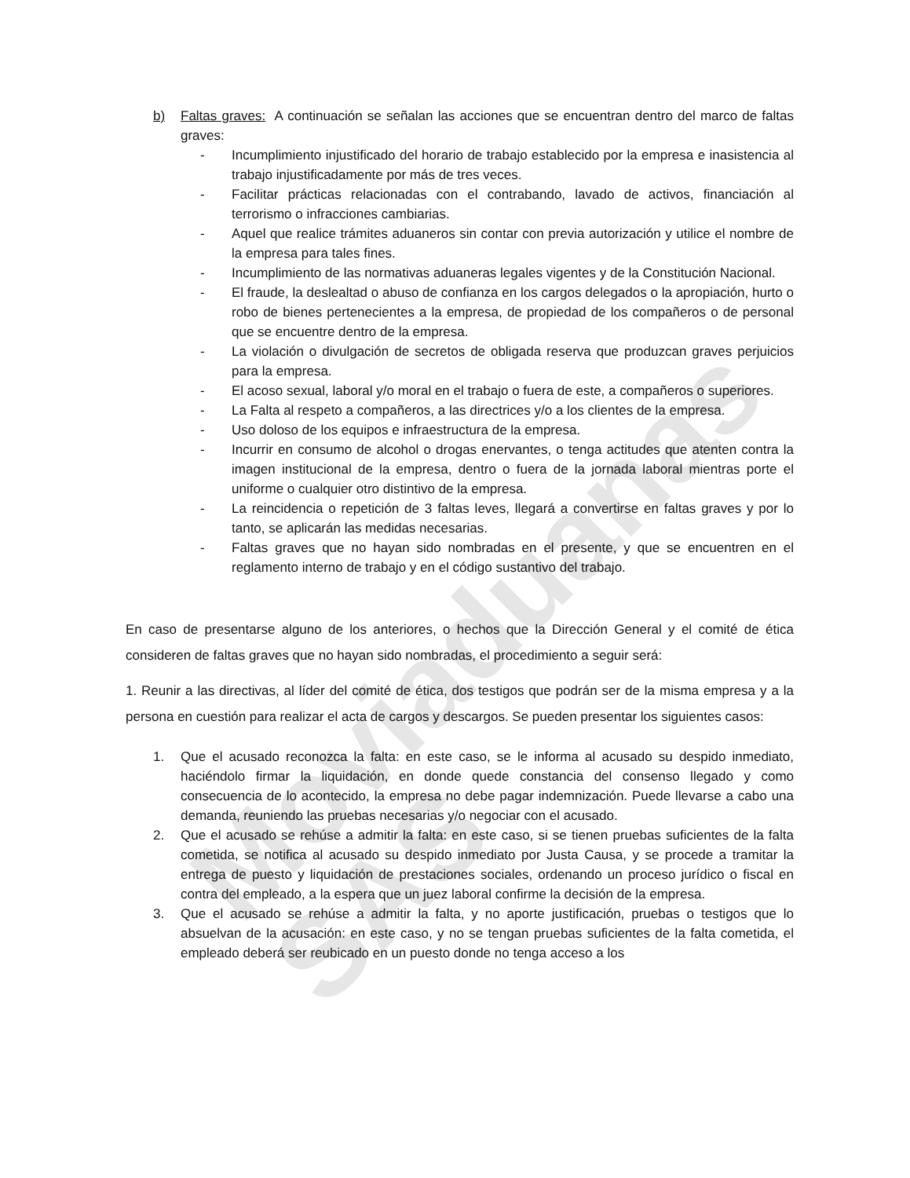Moviaduanas SAS
b) Faltas graves: A continuación se señalan las acciones que se encuentran dentro del marco de faltas graves:
- Incumplimiento injustificado del horario de trabajo establecido por la empresa e inasistencia al trabajo injustificadamente por más de tres veces.
- Facilitar prácticas relacionadas con el contrabando, lavado de activos, financiación al terrorismo o infracciones cambiarias.
- Aquel que realice trámites aduaneros sin contar con previa autorización y utilice el nombre de la empresa para tales fines.
- Incumplimiento de las normativas aduaneras legales vigentes y de la Constitución Nacional.
- El fraude, la deslealtad o abuso de confianza en los cargos delegados o la apropiación, hurto o robo de bienes pertenecientes a la empresa, de propiedad de los compañeros o de personal que se encuentre dentro de la empresa.
- La violación o divulgación de secretos de obligada reserva que produzcan graves perjuicios para la empresa.
- El acoso sexual, laboral y/o moral en el trabajo o fuera de este, a compañeros o superiores.
- La Falta al respeto a compañeros, a las directrices y/o a los clientes de la empresa.
- Uso doloso de los equipos e infraestructura de la empresa.
- Incurrir en consumo de alcohol o drogas enervantes, o tenga actitudes que atenten contra la imagen institucional de la empresa, dentro o fuera de la jornada laboral mientras porte el uniforme o cualquier otro distintivo de la empresa.
- La reincidencia o repetición de 3 faltas leves, llegará a convertirse en faltas graves y por lo tanto, se aplicarán las medidas necesarias.
- Faltas graves que no hayan sido nombradas en el presente, y que se encuentren en el reglamento interno de trabajo y en el código sustantivo del trabajo.
En caso de presentarse alguno de los anteriores, o hechos que la Dirección General y el comité de ética consideren de faltas graves que no hayan sido nombradas, el procedimiento a seguir será:
1. Reunir a las directivas, al líder del comité de ética, dos testigos que podrán ser de la misma empresa y a la persona en cuestión para realizar el acta de cargos y descargos. Se pueden presentar los siguientes casos:
1. Que el acusado reconozca la falta: en este caso, se le informa al acusado su despido inmediato, haciéndolo firmar la liquidación, en donde quede constancia del consenso llegado y como consecuencia de lo acontecido, la empresa no debe pagar indemnización. Puede llevarse a cabo una demanda, reuniendo las pruebas necesarias y/o negociar con el acusado.
2. Que el acusado se rehúse a admitir la falta: en este caso, si se tienen pruebas suficientes de la falta cometida, se notifica al acusado su despido inmediato por Justa Causa, y se procede a tramitar la entrega de puesto y liquidación de prestaciones sociales, ordenando un proceso jurídico o fiscal en contra del empleado, a la espera que un juez laboral confirme la decisión de la empresa.
3. Que el acusado se rehúse a admitir la falta, y no aporte justificación, pruebas o testigos que lo absuelvan de la acusación: en este caso, y no se tengan pruebas suficientes de la falta cometida, el empleado deberá ser reubicado en un puesto donde no tenga acceso a los